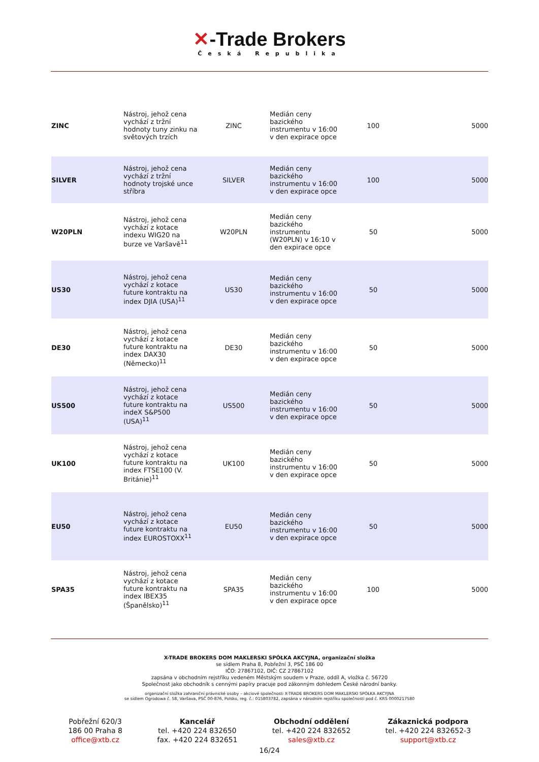✕-Trade Brokers
Česká Republika
| ZINC | Nástroj, jehož cena vychází z tržní hodnoty tuny zinku na světových trzích | ZINC | Medián ceny bazického instrumentu v 16:00 v den expirace opce | 100 | 5000 |
| SILVER | Nástroj, jehož cena vychází z tržní hodnoty trojské unce stříbra | SILVER | Medián ceny bazického instrumentu v 16:00 v den expirace opce | 100 | 5000 |
| W20PLN | Nástroj, jehož cena vychází z kotace indexu WIG20 na burze ve Varšavě<sup>11</sup> | W20PLN | Medián ceny bazického instrumentu (W20PLN) v 16:10 v den expirace opce | 50 | 5000 |
| US30 | Nástroj, jehož cena vychází z kotace future kontraktu na index DJIA (USA)<sup>11</sup> | US30 | Medián ceny bazického instrumentu v 16:00 v den expirace opce | 50 | 5000 |
| DE30 | Nástroj, jehož cena vychází z kotace future kontraktu na index DAX30 (Německo)<sup>11</sup> | DE30 | Medián ceny bazického instrumentu v 16:00 v den expirace opce | 50 | 5000 |
| US500 | Nástroj, jehož cena vychází z kotace future kontraktu na indeX S&P500 (USA)<sup>11</sup> | US500 | Medián ceny bazického instrumentu v 16:00 v den expirace opce | 50 | 5000 |
| UK100 | Nástroj, jehož cena vychází z kotace future kontraktu na index FTSE100 (V. Británie)<sup>11</sup> | UK100 | Medián ceny bazického instrumentu v 16:00 v den expirace opce | 50 | 5000 |
| EU50 | Nástroj, jehož cena vychází z kotace future kontraktu na index EUROSTOXX<sup>11</sup> | EU50 | Medián ceny bazického instrumentu v 16:00 v den expirace opce | 50 | 5000 |
| SPA35 | Nástroj, jehož cena vychází z kotace future kontraktu na index IBEX35 (Španělsko)<sup>11</sup> | SPA35 | Medián ceny bazického instrumentu v 16:00 v den expirace opce | 100 | 5000 |
X-TRADE BROKERS DOM MAKLERSKI SPÓŁKA AKCYJNA, organizační složka
se sídlem Praha 8, Pobřežní 3, PSČ 186 00
IČO: 27867102, DIČ: CZ 27867102
zapsána v obchodním rejstříku vedeném Městským soudem v Praze, oddíl A, vložka č. 56720
Společnost jako obchodník s cennými papíry pracuje pod zákonným dohledem České národní banky.
organizační složka zahraniční právnické osoby – akciové společnosti X-TRADE BROKERS DOM MAKLERSKI SPÓŁKA AKCYJNA
se sídlem Ogrodowa č. 58, Varšava, PSČ 00-876, Polsko, reg. č.: 015803782, zapsána v národním rejstříku společností pod č. KRS 0000217580
Pobřežní 620/3
186 00 Praha 8
office@xtb.cz
Kancelář
tel. +420 224 832650
fax. +420 224 832651
Obchodní oddělení
tel. +420 224 832652
sales@xtb.cz
Zákaznická podpora
tel. +420 224 832652-3
support@xtb.cz
16/24